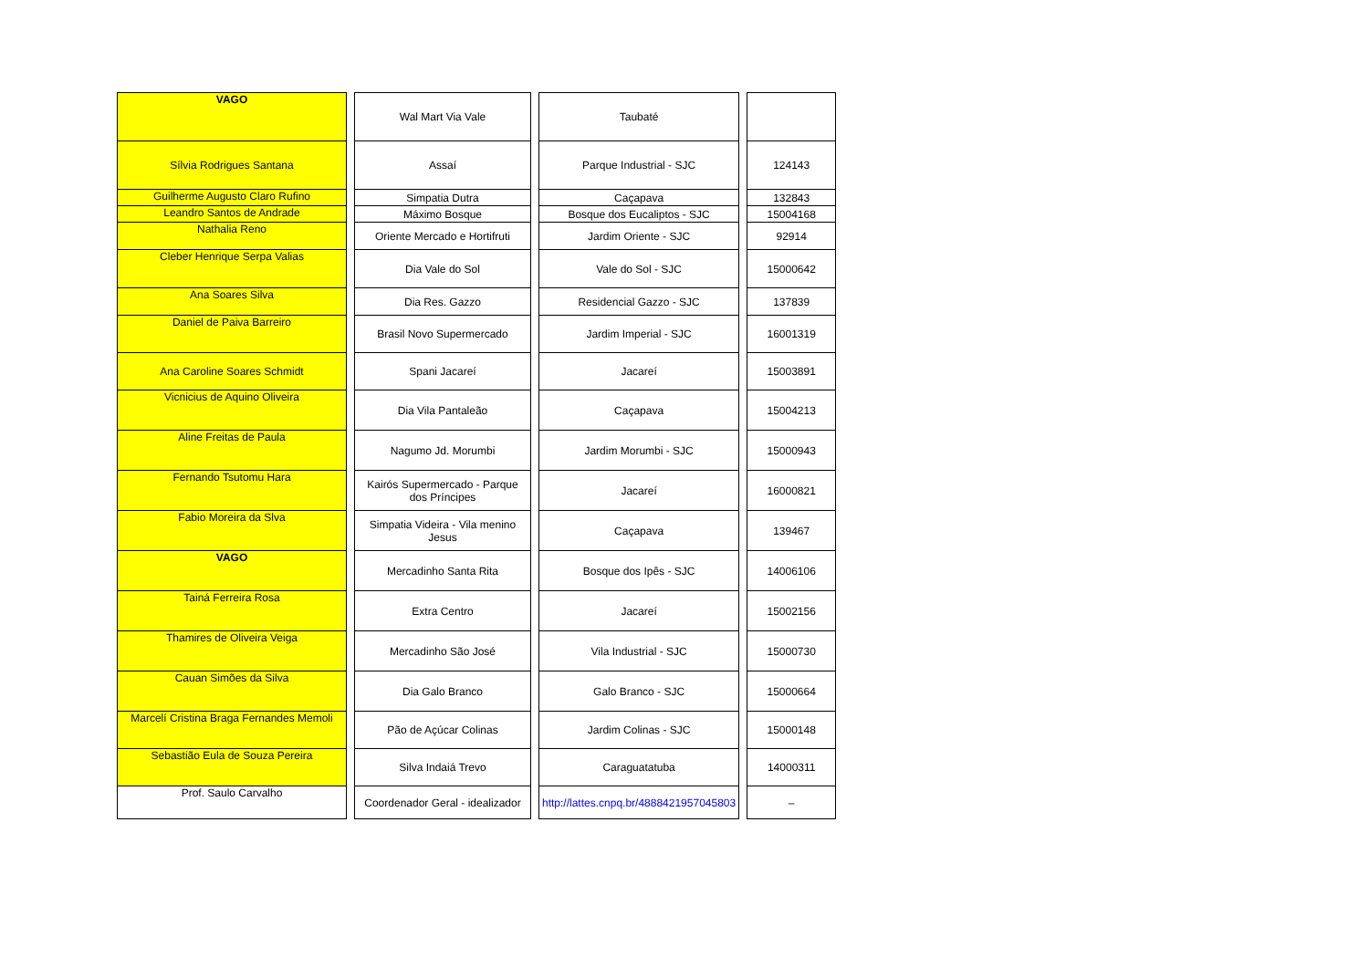| VAGO | Wal Mart Via Vale | Taubaté | |
| Sílvia Rodrigues Santana | Assaí | Parque Industrial - SJC | 124143 |
| Guilherme Augusto Claro Rufino | Simpatia Dutra | Caçapava | 132843 |
| Leandro Santos de Andrade | Máximo Bosque | Bosque dos Eucaliptos - SJC | 15004168 |
| Nathalia Reno | Oriente Mercado e Hortifruti | Jardim Oriente - SJC | 92914 |
| Cleber Henrique Serpa Valias | Dia Vale do Sol | Vale do Sol - SJC | 15000642 |
| Ana Soares Silva | Dia Res. Gazzo | Residencial Gazzo - SJC | 137839 |
| Daniel de Paiva Barreiro | Brasil Novo Supermercado | Jardim Imperial - SJC | 16001319 |
| Ana Caroline Soares Schmidt | Spani Jacareí | Jacareí | 15003891 |
| Vicnicius de Aquino Oliveira | Dia Vila Pantaleão | Caçapava | 15004213 |
| Aline Freitas de Paula | Nagumo Jd. Morumbi | Jardim Morumbi - SJC | 15000943 |
| Fernando Tsutomu Hara | Kairós Supermercado - Parque dos Príncipes | Jacareí | 16000821 |
| Fabio Moreira da Slva | Simpatia Videira - Vila menino Jesus | Caçapava | 139467 |
| VAGO | Mercadinho Santa Rita | Bosque dos Ipês - SJC | 14006106 |
| Tainá Ferreira Rosa | Extra Centro | Jacareí | 15002156 |
| Thamires de Oliveira Veiga | Mercadinho São José | Vila Industrial - SJC | 15000730 |
| Cauan Simões da Silva | Dia Galo Branco | Galo Branco - SJC | 15000664 |
| Marcelí Cristina Braga Fernandes Memoli | Pão de Açúcar Colinas | Jardim Colinas - SJC | 15000148 |
| Sebastião Eula de Souza Pereira | Silva Indaiá Trevo | Caraguatatuba | 14000311 |
| Prof. Saulo Carvalho | Coordenador Geral - idealizador | http://lattes.cnpq.br/4888421957045803 | – |